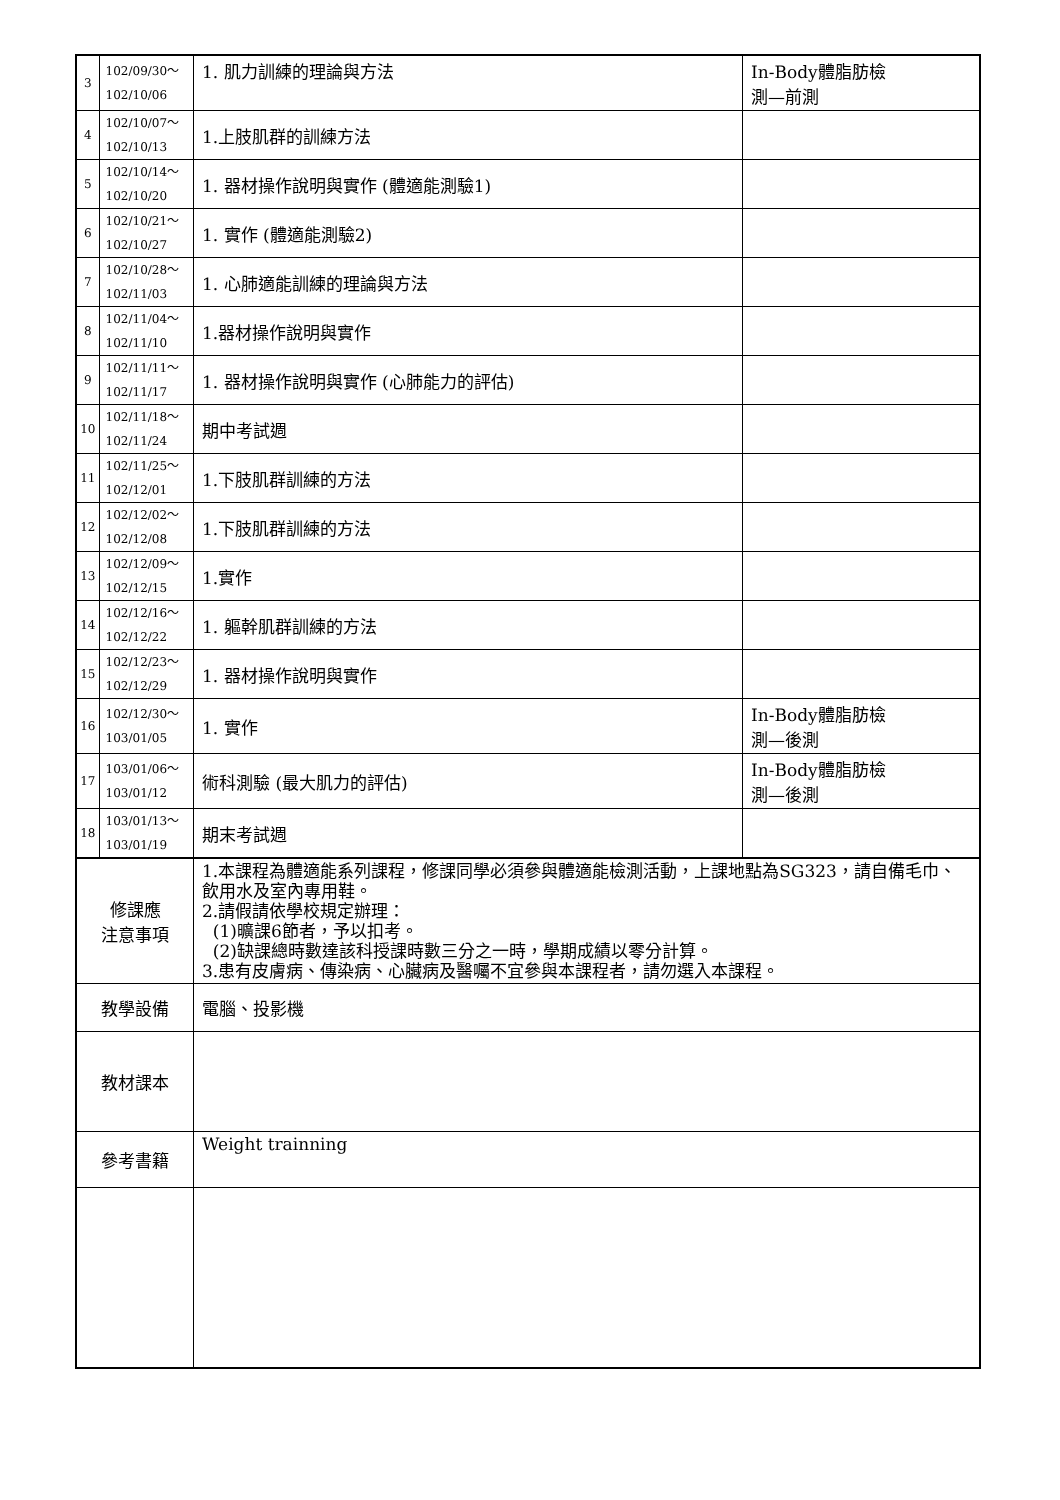| 3 | 102/09/30～ 102/10/06 | 1. 肌力訓練的理論與方法 | In-Body體脂肪檢 測—前測 |
| 4 | 102/10/07～ 102/10/13 | 1.上肢肌群的訓練方法 | |
| 5 | 102/10/14～ 102/10/20 | 1. 器材操作說明與實作 (體適能測驗1) | |
| 6 | 102/10/21～ 102/10/27 | 1. 實作 (體適能測驗2) | |
| 7 | 102/10/28～ 102/11/03 | 1. 心肺適能訓練的理論與方法 | |
| 8 | 102/11/04～ 102/11/10 | 1.器材操作說明與實作 | |
| 9 | 102/11/11～ 102/11/17 | 1. 器材操作說明與實作 (心肺能力的評估) | |
| 10 | 102/11/18～ 102/11/24 | 期中考試週 | |
| 11 | 102/11/25～ 102/12/01 | 1.下肢肌群訓練的方法 | |
| 12 | 102/12/02～ 102/12/08 | 1.下肢肌群訓練的方法 | |
| 13 | 102/12/09～ 102/12/15 | 1.實作 | |
| 14 | 102/12/16～ 102/12/22 | 1. 軀幹肌群訓練的方法 | |
| 15 | 102/12/23～ 102/12/29 | 1. 器材操作說明與實作 | |
| 16 | 102/12/30～ 103/01/05 | 1. 實作 | In-Body體脂肪檢 測—後測 |
| 17 | 103/01/06～ 103/01/12 | 術科測驗 (最大肌力的評估) | In-Body體脂肪檢 測—後測 |
| 18 | 103/01/13～ 103/01/19 | 期末考試週 | |
| 修課應 注意事項 | | 1.本課程為體適能系列課程，修課同學必須參與體適能檢測活動，上課地點為SG323，請自備毛巾、飲用水及室內專用鞋。 2.請假請依學校規定辦理： (1)曠課6節者，予以扣考。 (2)缺課總時數達該科授課時數三分之一時，學期成績以零分計算。 3.患有皮膚病、傳染病、心臟病及醫囑不宜參與本課程者，請勿選入本課程。 | |
| 教學設備 | | 電腦、投影機 | |
| 教材課本 | | | |
| 參考書籍 | | Weight trainning | |